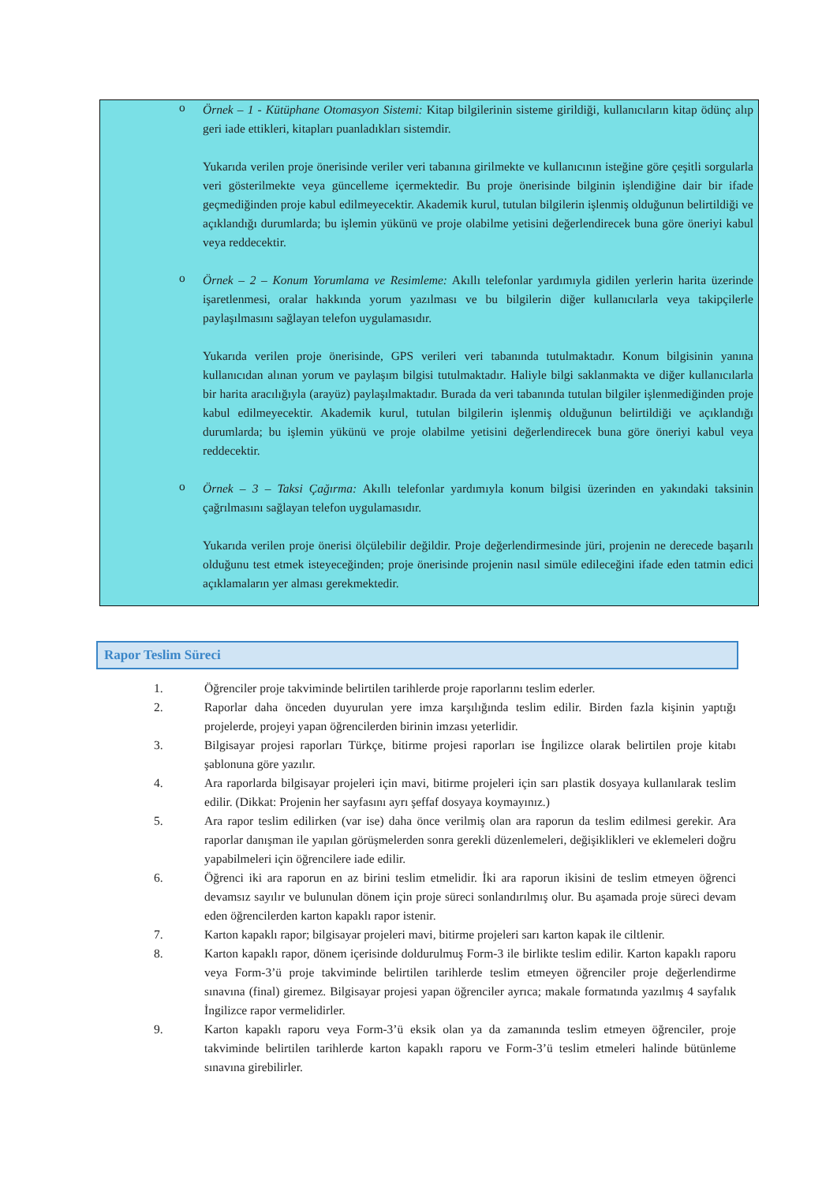o
Örnek – 1 - Kütüphane Otomasyon Sistemi: Kitap bilgilerinin sisteme girildiği, kullanıcıların kitap ödünç alıp geri iade ettikleri, kitapları puanladıkları sistemdir.
Yukarıda verilen proje önerisinde veriler veri tabanına girilmekte ve kullanıcının isteğine göre çeşitli sorgularla veri gösterilmekte veya güncelleme içermektedir. Bu proje önerisinde bilginin işlendiğine dair bir ifade geçmediğinden proje kabul edilmeyecektir. Akademik kurul, tutulan bilgilerin işlenmiş olduğunun belirtildiği ve açıklandığı durumlarda; bu işlemin yükünü ve proje olabilme yetisini değerlendirecek buna göre öneriyi kabul veya reddecektir.
o
Örnek – 2 – Konum Yorumlama ve Resimleme: Akıllı telefonlar yardımıyla gidilen yerlerin harita üzerinde işaretlenmesi, oralar hakkında yorum yazılması ve bu bilgilerin diğer kullanıcılarla veya takipçilerle paylaşılmasını sağlayan telefon uygulamasıdır.
Yukarıda verilen proje önerisinde, GPS verileri veri tabanında tutulmaktadır. Konum bilgisinin yanına kullanıcıdan alınan yorum ve paylaşım bilgisi tutulmaktadır. Haliyle bilgi saklanmakta ve diğer kullanıcılarla bir harita aracılığıyla (arayüz) paylaşılmaktadır. Burada da veri tabanında tutulan bilgiler işlenmediğinden proje kabul edilmeyecektir. Akademik kurul, tutulan bilgilerin işlenmiş olduğunun belirtildiği ve açıklandığı durumlarda; bu işlemin yükünü ve proje olabilme yetisini değerlendirecek buna göre öneriyi kabul veya reddecektir.
o
Örnek – 3 – Taksi Çağırma: Akıllı telefonlar yardımıyla konum bilgisi üzerinden en yakındaki taksinin çağrılmasını sağlayan telefon uygulamasıdır.
Yukarıda verilen proje önerisi ölçülebilir değildir. Proje değerlendirmesinde jüri, projenin ne derecede başarılı olduğunu test etmek isteyeceğinden; proje önerisinde projenin nasıl simüle edileceğini ifade eden tatmin edici açıklamaların yer alması gerekmektedir.
Rapor Teslim Süreci
1. Öğrenciler proje takviminde belirtilen tarihlerde proje raporlarını teslim ederler.
2. Raporlar daha önceden duyurulan yere imza karşılığında teslim edilir. Birden fazla kişinin yaptığı projelerde, projeyi yapan öğrencilerden birinin imzası yeterlidir.
3. Bilgisayar projesi raporları Türkçe, bitirme projesi raporları ise İngilizce olarak belirtilen proje kitabı şablonuna göre yazılır.
4. Ara raporlarda bilgisayar projeleri için mavi, bitirme projeleri için sarı plastik dosyaya kullanılarak teslim edilir. (Dikkat: Projenin her sayfasını ayrı şeffaf dosyaya koymayınız.)
5. Ara rapor teslim edilirken (var ise) daha önce verilmiş olan ara raporun da teslim edilmesi gerekir. Ara raporlar danışman ile yapılan görüşmelerden sonra gerekli düzenlemeleri, değişiklikleri ve eklemeleri doğru yapabilmeleri için öğrencilere iade edilir.
6. Öğrenci iki ara raporun en az birini teslim etmelidir. İki ara raporun ikisini de teslim etmeyen öğrenci devamsız sayılır ve bulunulan dönem için proje süreci sonlandırılmış olur. Bu aşamada proje süreci devam eden öğrencilerden karton kapaklı rapor istenir.
7. Karton kapaklı rapor; bilgisayar projeleri mavi, bitirme projeleri sarı karton kapak ile ciltlenir.
8. Karton kapaklı rapor, dönem içerisinde doldurulmuş Form-3 ile birlikte teslim edilir. Karton kapaklı raporu veya Form-3’ü proje takviminde belirtilen tarihlerde teslim etmeyen öğrenciler proje değerlendirme sınavına (final) giremez. Bilgisayar projesi yapan öğrenciler ayrıca; makale formatında yazılmış 4 sayfalık İngilizce rapor vermelidirler.
9. Karton kapaklı raporu veya Form-3’ü eksik olan ya da zamanında teslim etmeyen öğrenciler, proje takviminde belirtilen tarihlerde karton kapaklı raporu ve Form-3’ü teslim etmeleri halinde bütünleme sınavına girebilirler.